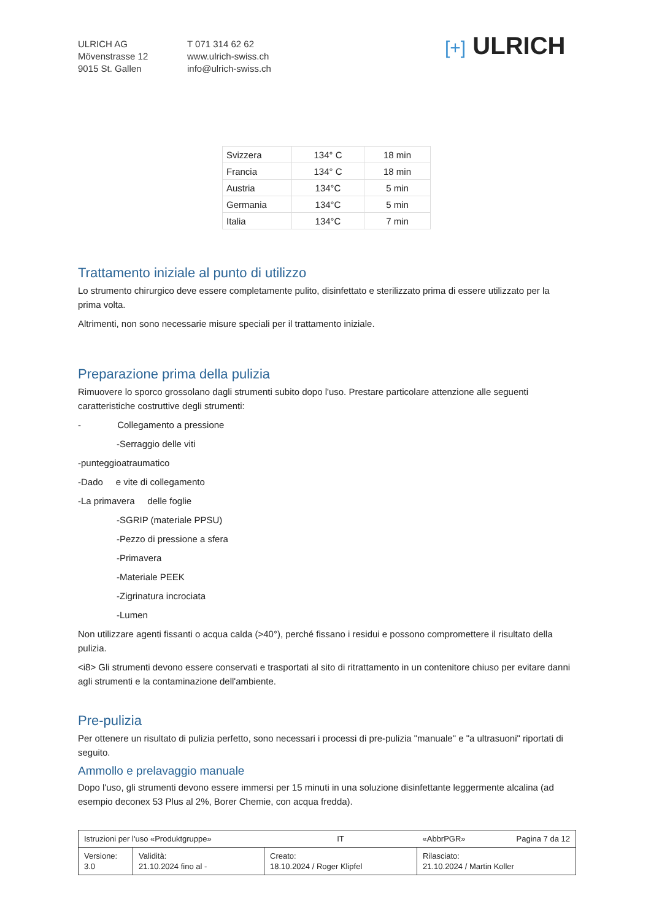ULRICH AG
Mövenstrasse 12
9015 St. Gallen
T 071 314 62 62
www.ulrich-swiss.ch
info@ulrich-swiss.ch
[+] ULRICH
| Svizzera | 134° C | 18 min |
| Francia | 134° C | 18 min |
| Austria | 134°C | 5 min |
| Germania | 134°C | 5 min |
| Italia | 134°C | 7 min |
Trattamento iniziale al punto di utilizzo
Lo strumento chirurgico deve essere completamente pulito, disinfettato e sterilizzato prima di essere utilizzato per la prima volta.
Altrimenti, non sono necessarie misure speciali per il trattamento iniziale.
Preparazione prima della pulizia
Rimuovere lo sporco grossolano dagli strumenti subito dopo l'uso. Prestare particolare attenzione alle seguenti caratteristiche costruttive degli strumenti:
- Collegamento a pressione
-Serraggio delle viti
-punteggioatraumatico
-Dado e vite di collegamento
-La primavera delle foglie
-SGRIP (materiale PPSU)
-Pezzo di pressione a sfera
-Primavera
-Materiale PEEK
-Zigrinatura incrociata
-Lumen
Non utilizzare agenti fissanti o acqua calda (>40°), perché fissano i residui e possono compromettere il risultato della pulizia.
<i8> Gli strumenti devono essere conservati e trasportati al sito di ritrattamento in un contenitore chiuso per evitare danni agli strumenti e la contaminazione dell'ambiente.
Pre-pulizia
Per ottenere un risultato di pulizia perfetto, sono necessari i processi di pre-pulizia "manuale" e "a ultrasuoni" riportati di seguito.
Ammollo e prelavaggio manuale
Dopo l'uso, gli strumenti devono essere immersi per 15 minuti in una soluzione disinfettante leggermente alcalina (ad esempio deconex 53 Plus al 2%, Borer Chemie, con acqua fredda).
| Istruzioni per l'uso «Produktgruppe» | | IT | «AbbrPGR» Pagina 7 da 12 |
| Versione: 3.0 | Validità: 21.10.2024 fino al - | Creato: 18.10.2024 / Roger Klipfel | Rilasciato: 21.10.2024 / Martin Koller |